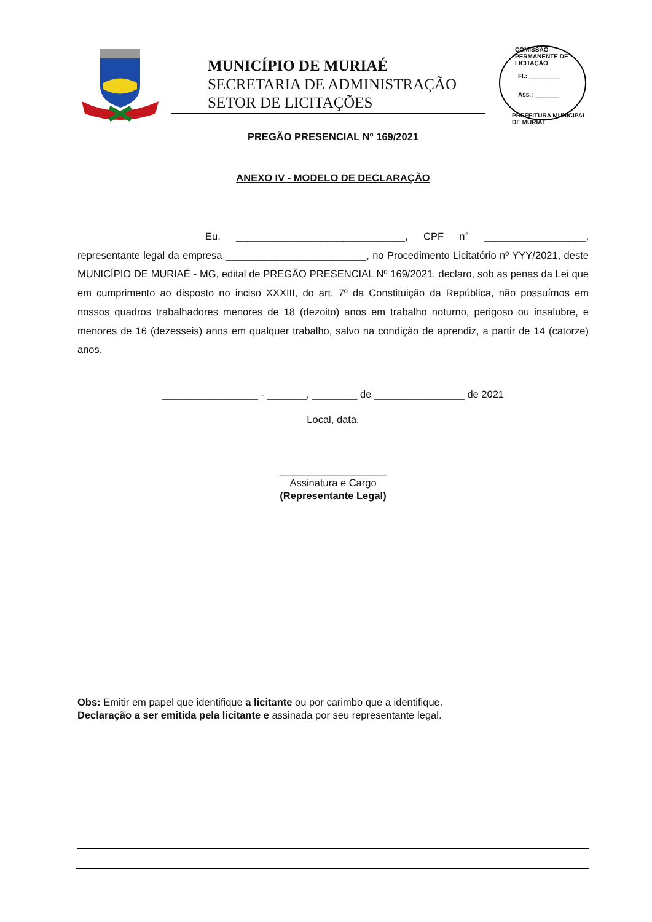MUNICÍPIO DE MURIAÉ
SECRETARIA DE ADMINISTRAÇÃO
SETOR DE LICITAÇÕES
COMISSÃO PERMANENTE DE LICITAÇÃO
Fl.: _________
Ass.: _______
PREFEITURA MUNICIPAL DE MURIAÉ
PREGÃO PRESENCIAL Nº 169/2021
ANEXO IV - MODELO DE DECLARAÇÃO
Eu, ______________________________, CPF n° __________________, representante legal da empresa _________________________, no Procedimento Licitatório nº YYY/2021, deste MUNICÍPIO DE MURIAÉ - MG, edital de PREGÃO PRESENCIAL Nº 169/2021, declaro, sob as penas da Lei que em cumprimento ao disposto no inciso XXXIII, do art. 7º da Constituição da República, não possuímos em nossos quadros trabalhadores menores de 18 (dezoito) anos em trabalho noturno, perigoso ou insalubre, e menores de 16 (dezesseis) anos em qualquer trabalho, salvo na condição de aprendiz, a partir de 14 (catorze) anos.
_________________ - _______, ________ de ________________ de 2021
Local, data.
___________________
Assinatura e Cargo
(Representante Legal)
Obs: Emitir em papel que identifique a licitante ou por carimbo que a identifique.
Declaração a ser emitida pela licitante e assinada por seu representante legal.